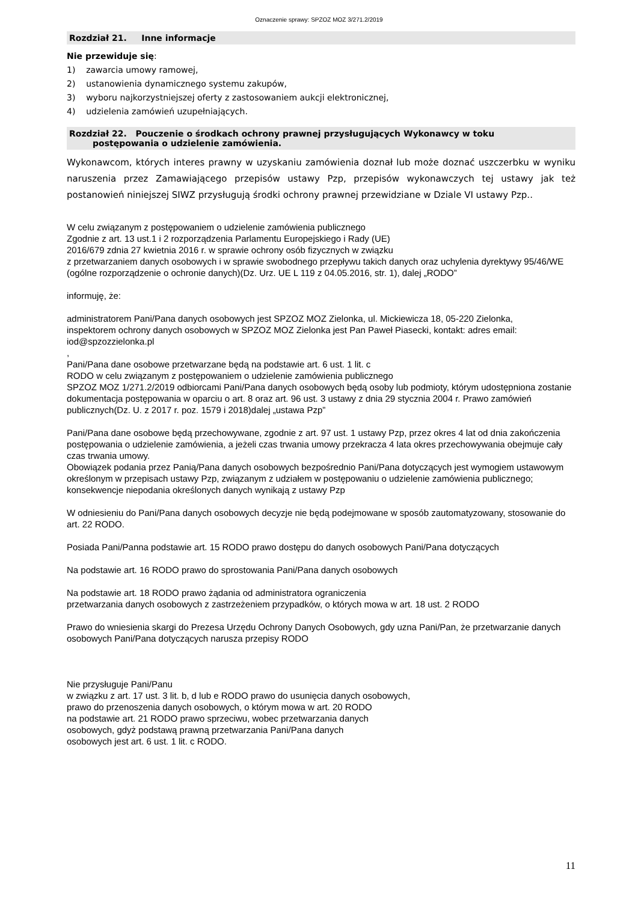Oznaczenie sprawy: SPZOZ MOZ 3/271.2/2019
Rozdział 21. Inne informacje
Nie przewiduje się:
1) zawarcia umowy ramowej,
2) ustanowienia dynamicznego systemu zakupów,
3) wyboru najkorzystniejszej oferty z zastosowaniem aukcji elektronicznej,
4) udzielenia zamówień uzupełniających.
Rozdział 22. Pouczenie o środkach ochrony prawnej przysługujących Wykonawcy w toku
postępowania o udzielenie zamówienia.
Wykonawcom, których interes prawny w uzyskaniu zamówienia doznał lub może doznać uszczerbku w wyniku naruszenia przez Zamawiającego przepisów ustawy Pzp, przepisów wykonawczych tej ustawy jak też postanowień niniejszej SIWZ przysługują środki ochrony prawnej przewidziane w Dziale VI ustawy Pzp..
W celu związanym z postępowaniem o udzielenie zamówienia publicznego
Zgodnie z art. 13 ust.1 i 2 rozporządzenia Parlamentu Europejskiego i Rady (UE)
2016/679 zdnia 27 kwietnia 2016 r. w sprawie ochrony osób fizycznych w związku
z przetwarzaniem danych osobowych i w sprawie swobodnego przepływu takich danych oraz uchylenia dyrektywy 95/46/WE (ogólne rozporządzenie o ochronie danych)(Dz. Urz. UE L 119 z 04.05.2016, str. 1), dalej „RODO”
informuję, że:
administratorem Pani/Pana danych osobowych jest SPZOZ MOZ Zielonka, ul. Mickiewicza 18, 05-220 Zielonka,
inspektorem ochrony danych osobowych w SPZOZ MOZ Zielonka jest Pan Paweł Piasecki, kontakt: adres email: iod@spzozzielonka.pl
,
Pani/Pana dane osobowe przetwarzane będą na podstawie art. 6 ust. 1 lit. c
RODO w celu związanym z postępowaniem o udzielenie zamówienia publicznego
SPZOZ MOZ 1/271.2/2019 odbiorcami Pani/Pana danych osobowych będą osoby lub podmioty, którym udostępniona zostanie dokumentacja postępowania w oparciu o art. 8 oraz art. 96 ust. 3 ustawy z dnia 29 stycznia 2004 r. Prawo zamówień publicznych(Dz. U. z 2017 r. poz. 1579 i 2018)dalej „ustawa Pzp”
Pani/Pana dane osobowe będą przechowywane, zgodnie z art. 97 ust. 1 ustawy Pzp, przez okres 4 lat od dnia zakończenia postępowania o udzielenie zamówienia, a jeżeli czas trwania umowy przekracza 4 lata okres przechowywania obejmuje cały czas trwania umowy.
Obowiązek podania przez Panią/Pana danych osobowych bezpośrednio Pani/Pana dotyczących jest wymogiem ustawowym określonym w przepisach ustawy Pzp, związanym z udziałem w postępowaniu o udzielenie zamówienia publicznego; konsekwencje niepodania określonych danych wynikają z ustawy Pzp
W odniesieniu do Pani/Pana danych osobowych decyzje nie będą podejmowane w sposób zautomatyzowany, stosowanie do art. 22 RODO.
Posiada Pani/Panna podstawie art. 15 RODO prawo dostępu do danych osobowych Pani/Pana dotyczących
Na podstawie art. 16 RODO prawo do sprostowania Pani/Pana danych osobowych
Na podstawie art. 18 RODO prawo żądania od administratora ograniczenia
przetwarzania danych osobowych z zastrzeżeniem przypadków, o których mowa w art. 18 ust. 2 RODO
Prawo do wniesienia skargi do Prezesa Urzędu Ochrony Danych Osobowych, gdy uzna Pani/Pan, że przetwarzanie danych osobowych Pani/Pana dotyczących narusza przepisy RODO
Nie przysługuje Pani/Panu
w związku z art. 17 ust. 3 lit. b, d lub e RODO prawo do usunięcia danych osobowych,
prawo do przenoszenia danych osobowych, o którym mowa w art. 20 RODO
na podstawie art. 21 RODO prawo sprzeciwu, wobec przetwarzania danych
osobowych, gdyż podstawą prawną przetwarzania Pani/Pana danych
osobowych jest art. 6 ust. 1 lit. c RODO.
11